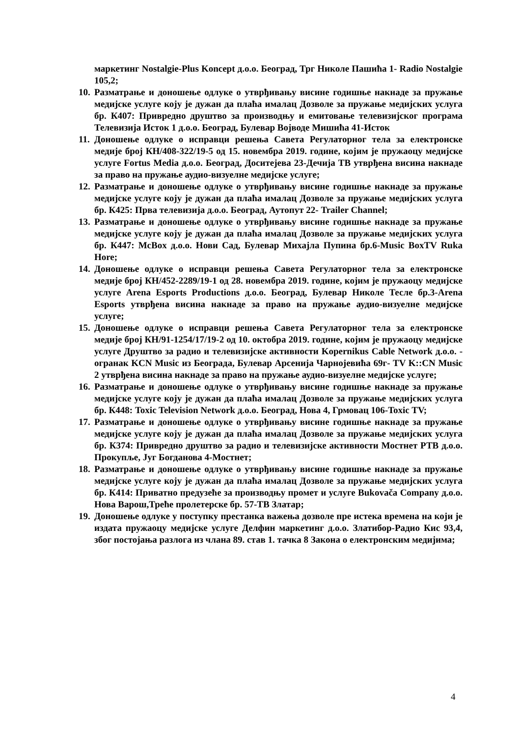маркетинг Nostalgie-Plus Koncept д.о.о. Београд, Трг Николе Пашића 1- Radio Nostalgie 105,2;
10.
Разматрање и доношење одлуке о утврђивању висине годишње накнаде за пружање медијске услуге коју је дужан да плаћа ималац Дозволе за пружање медијских услуга бр. К407: Привредно друштво за производњу и емитовање телевизијског програма Телевизија Исток 1 д.о.о. Београд, Булевар Војводе Мишића 41-Исток
11.
Доношење одлуке о исправци решења Савета Регулаторног тела за електронске медије број КН/408-322/19-5 од 15. новембра 2019. године, којим је пружаоцу медијске услуге Fortus Media д.о.о. Београд, Доситејева 23-Дечија ТВ утврђена висина накнаде за право на пружање аудио-визуелне медијске услуге;
12.
Разматрање и доношење одлуке о утврђивању висине годишње накнаде за пружање медијске услуге коју је дужан да плаћа ималац Дозволе за пружање медијских услуга бр. К425: Прва телевизија д.о.о. Београд, Аутопут 22- Trailer Channel;
13.
Разматрање и доношење одлуке о утврђивању висине годишње накнаде за пружање медијске услуге коју је дужан да плаћа ималац Дозволе за пружање медијских услуга бр. К447: McBox д.о.о. Нови Сад, Булевар Михајла Пупина бр.6-Music BoxTV Ruka Hore;
14.
Доношење одлуке о исправци решења Савета Регулаторног тела за електронске медије број КН/452-2289/19-1 од 28. новембра 2019. године, којим је пружаоцу медијске услуге Arena Esports Productions д.о.о. Београд, Булевар Николе Тесле бр.3-Arena Esports утврђена висина накнаде за право на пружање аудио-визуелне медијске услуге;
15.
Доношење одлуке о исправци решења Савета Регулаторног тела за електронске медије број КН/91-1254/17/19-2 од 10. октобра 2019. године, којим је пружаоцу медијске услуге Друштво за радио и телевизијске активности Kopernikus Cable Network д.о.о. - огранак KCN Music из Београда, Булевар Арсенија Чарнојевића 69г- TV K::CN Music 2 утврђена висина накнаде за право на пружање аудио-визуелне медијске услуге;
16.
Разматрање и доношење одлуке о утврђивању висине годишње накнаде за пружање медијске услуге коју је дужан да плаћа ималац Дозволе за пружање медијских услуга бр. К448: Toxic Television Network д.о.о. Београд, Нова 4, Грмовац 106-Toxic TV;
17.
Разматрање и доношење одлуке о утврђивању висине годишње накнаде за пружање медијске услуге коју је дужан да плаћа ималац Дозволе за пружање медијских услуга бр. К374: Привредно друштво за радио и телевизијске активности Мостнет РТВ д.о.о. Прокупље, Југ Богданова 4-Мостнет;
18.
Разматрање и доношење одлуке о утврђивању висине годишње накнаде за пружање медијске услуге коју је дужан да плаћа ималац Дозволе за пружање медијских услуга бр. К414: Приватно предузеће за производњу промет и услуге Bukovača Company д.о.о. Нова Варош,Треће пролетерске бр. 57-ТВ Златар;
19.
Доношење одлуке у поступку престанка важења дозволе пре истека времена на који је издата пружаоцу медијске услуге Делфин маркетинг д.о.о. Златибор-Радио Кис 93,4, због постојања разлога из члана 89. став 1. тачка 8 Закона о електронским медијима;
4